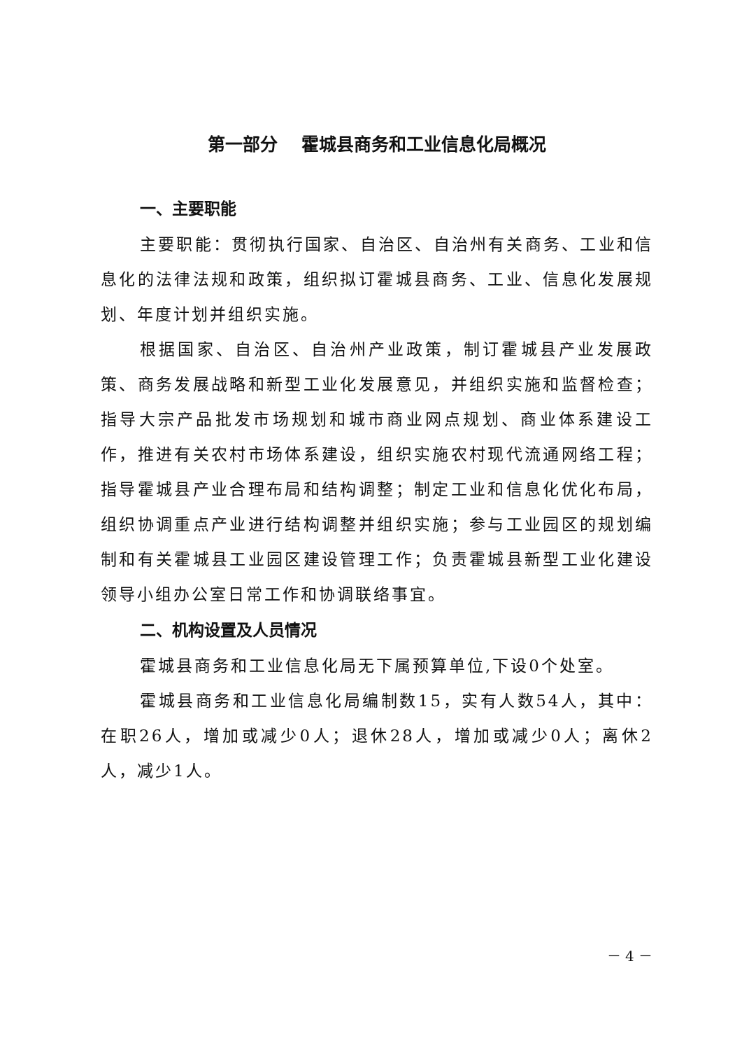第一部分　 霍城县商务和工业信息化局概况
一、主要职能
主要职能：贯彻执行国家、自治区、自治州有关商务、工业和信息化的法律法规和政策，组织拟订霍城县商务、工业、信息化发展规划、年度计划并组织实施。
根据国家、自治区、自治州产业政策，制订霍城县产业发展政策、商务发展战略和新型工业化发展意见，并组织实施和监督检查；指导大宗产品批发市场规划和城市商业网点规划、商业体系建设工作，推进有关农村市场体系建设，组织实施农村现代流通网络工程；指导霍城县产业合理布局和结构调整；制定工业和信息化优化布局，组织协调重点产业进行结构调整并组织实施；参与工业园区的规划编制和有关霍城县工业园区建设管理工作；负责霍城县新型工业化建设领导小组办公室日常工作和协调联络事宜。
二、机构设置及人员情况
霍城县商务和工业信息化局无下属预算单位,下设0个处室。
霍城县商务和工业信息化局编制数15，实有人数54人，其中：在职26人，增加或减少0人；退休28人，增加或减少0人；离休2人，减少1人。
－ 4 －